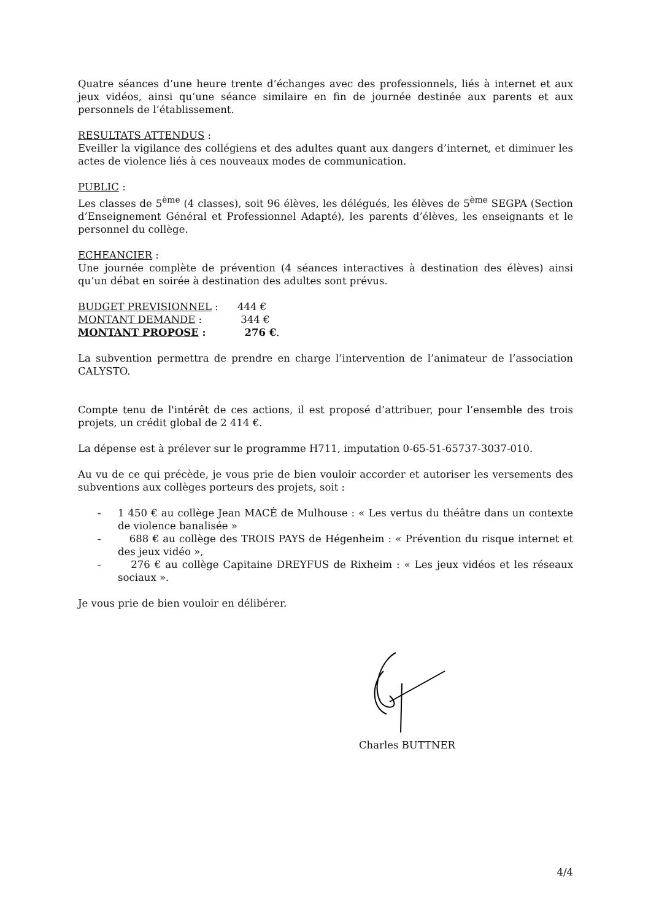Quatre séances d’une heure trente d’échanges avec des professionnels, liés à internet et aux jeux vidéos, ainsi qu’une séance similaire en fin de journée destinée aux parents et aux personnels de l’établissement.
RESULTATS ATTENDUS :
Eveiller la vigilance des collégiens et des adultes quant aux dangers d’internet, et diminuer les actes de violence liés à ces nouveaux modes de communication.
PUBLIC :
Les classes de 5<sup>ème</sup> (4 classes), soit 96 élèves, les délégués, les élèves de 5<sup>ème</sup> SEGPA (Section d’Enseignement Général et Professionnel Adapté), les parents d’élèves, les enseignants et le personnel du collège.
ECHEANCIER :
Une journée complète de prévention (4 séances interactives à destination des élèves) ainsi qu’un débat en soirée à destination des adultes sont prévus.
BUDGET PREVISIONNEL :
444 €
MONTANT DEMANDE :
344 €
MONTANT PROPOSE :
276 €.
La subvention permettra de prendre en charge l’intervention de l’animateur de l’association CALYSTO.
Compte tenu de l'intérêt de ces actions, il est proposé d’attribuer, pour l’ensemble des trois projets, un crédit global de 2 414 €.
La dépense est à prélever sur le programme H711, imputation 0-65-51-65737-3037-010.
Au vu de ce qui précède, je vous prie de bien vouloir accorder et autoriser les versements des subventions aux collèges porteurs des projets, soit :
- 1 450 € au collège Jean MACĖ de Mulhouse : « Les vertus du théâtre dans un contexte de violence banalisée »
- 688 € au collège des TROIS PAYS de Hégenheim : « Prévention du risque internet et des jeux vidéo »,
- 276 € au collège Capitaine DREYFUS de Rixheim : « Les jeux vidéos et les réseaux sociaux ».
Je vous prie de bien vouloir en délibérer.
Charles BUTTNER
4/4